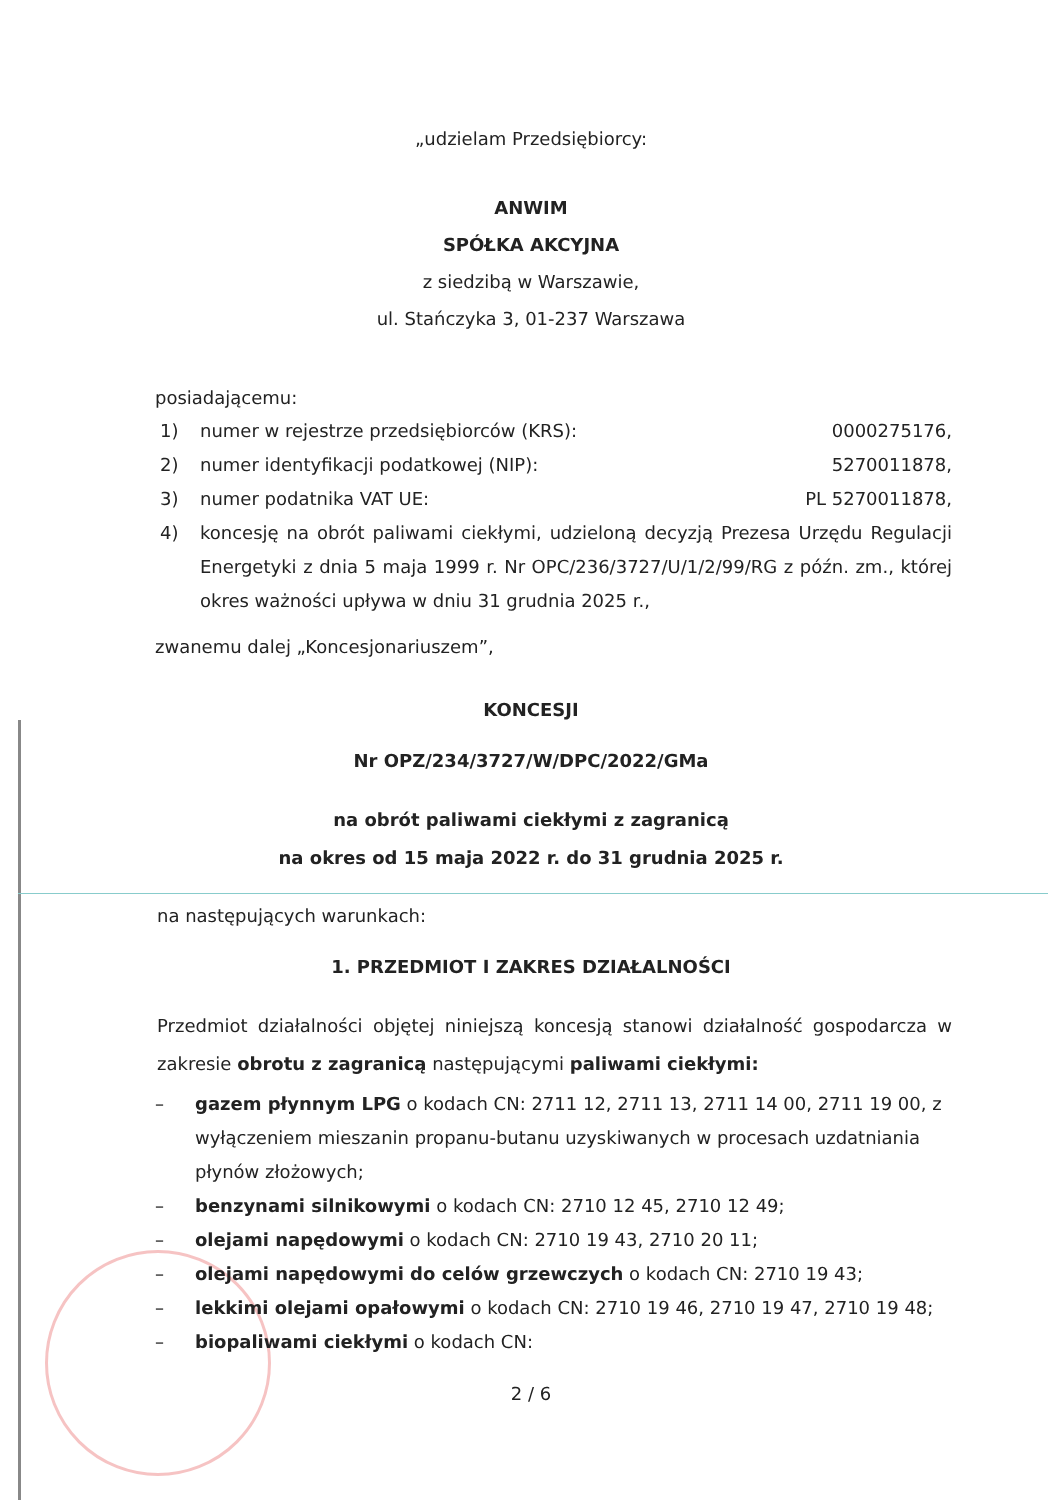„udzielam Przedsiębiorcy:
ANWIM
SPÓŁKA AKCYJNA
z siedzibą w Warszawie,
ul. Stańczyka 3, 01-237 Warszawa
posiadającemu:
1) numer w rejestrze przedsiębiorców (KRS): 0000275176,
2) numer identyfikacji podatkowej (NIP): 5270011878,
3) numer podatnika VAT UE: PL 5270011878,
4) koncesję na obrót paliwami ciekłymi, udzieloną decyzją Prezesa Urzędu Regulacji Energetyki z dnia 5 maja 1999 r. Nr OPC/236/3727/U/1/2/99/RG z późn. zm., której okres ważności upływa w dniu 31 grudnia 2025 r.,
zwanemu dalej „Koncesjonariuszem”,
KONCESJI
Nr OPZ/234/3727/W/DPC/2022/GMa
na obrót paliwami ciekłymi z zagranicą
na okres od 15 maja 2022 r. do 31 grudnia 2025 r.
na następujących warunkach:
1. PRZEDMIOT I ZAKRES DZIAŁALNOŚCI
Przedmiot działalności objętej niniejszą koncesją stanowi działalność gospodarcza w zakresie obrotu z zagranicą następującymi paliwami ciekłymi:
– gazem płynnym LPG o kodach CN: 2711 12, 2711 13, 2711 14 00, 2711 19 00, z wyłączeniem mieszanin propanu-butanu uzyskiwanych w procesach uzdatniania płynów złożowych;
– benzynami silnikowymi o kodach CN: 2710 12 45, 2710 12 49;
– olejami napędowymi o kodach CN: 2710 19 43, 2710 20 11;
– olejami napędowymi do celów grzewczych o kodach CN: 2710 19 43;
– lekkimi olejami opałowymi o kodach CN: 2710 19 46, 2710 19 47, 2710 19 48;
– biopaliwami ciekłymi o kodach CN:
2 / 6